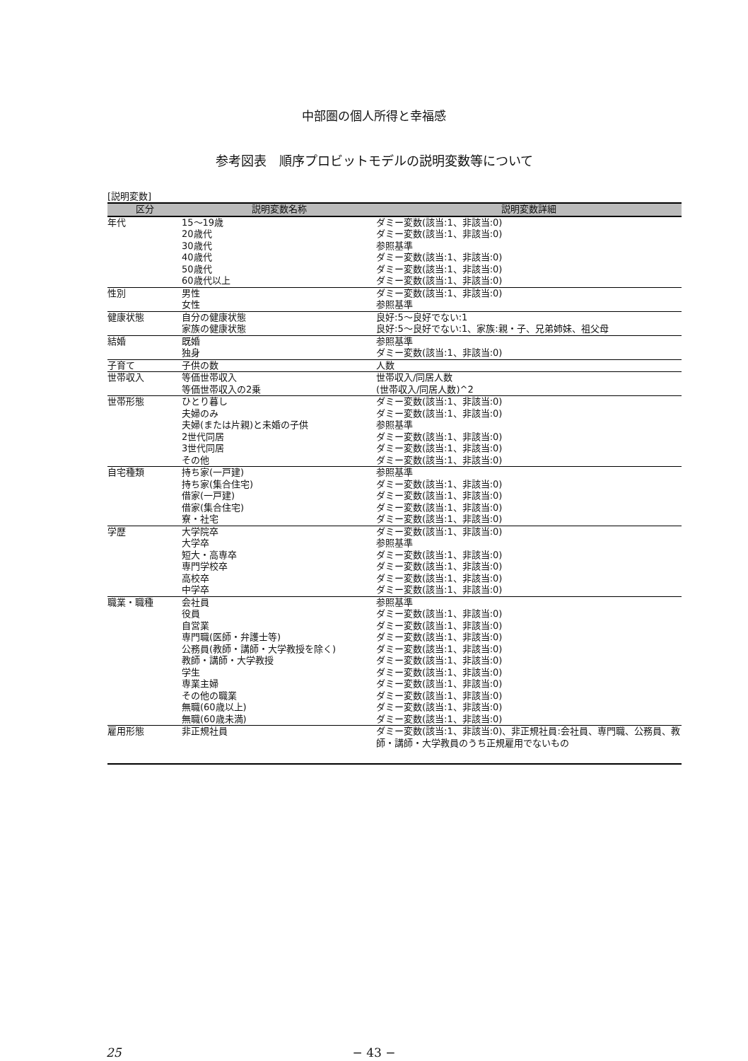中部圏の個人所得と幸福感
参考図表　順序プロビットモデルの説明変数等について
[説明変数]
| 区分 | 説明変数名称 | 説明変数詳細 |
| --- | --- | --- |
| 年代 | 15〜19歳 | ダミー変数(該当:1、非該当:0) |
| | 20歳代 | ダミー変数(該当:1、非該当:0) |
| | 30歳代 | 参照基準 |
| | 40歳代 | ダミー変数(該当:1、非該当:0) |
| | 50歳代 | ダミー変数(該当:1、非該当:0) |
| | 60歳代以上 | ダミー変数(該当:1、非該当:0) |
| 性別 | 男性 | ダミー変数(該当:1、非該当:0) |
| | 女性 | 参照基準 |
| 健康状態 | 自分の健康状態 | 良好:5〜良好でない:1 |
| | 家族の健康状態 | 良好:5〜良好でない:1、家族:親・子、兄弟姉妹、祖父母 |
| 結婚 | 既婚 | 参照基準 |
| | 独身 | ダミー変数(該当:1、非該当:0) |
| 子育て | 子供の数 | 人数 |
| 世帯収入 | 等価世帯収入 | 世帯収入/同居人数 |
| | 等価世帯収入の2乗 | (世帯収入/同居人数)^2 |
| 世帯形態 | ひとり暮し | ダミー変数(該当:1、非該当:0) |
| | 夫婦のみ | ダミー変数(該当:1、非該当:0) |
| | 夫婦(または片親)と未婚の子供 | 参照基準 |
| | 2世代同居 | ダミー変数(該当:1、非該当:0) |
| | 3世代同居 | ダミー変数(該当:1、非該当:0) |
| | その他 | ダミー変数(該当:1、非該当:0) |
| 自宅種類 | 持ち家(一戸建) | 参照基準 |
| | 持ち家(集合住宅) | ダミー変数(該当:1、非該当:0) |
| | 借家(一戸建) | ダミー変数(該当:1、非該当:0) |
| | 借家(集合住宅) | ダミー変数(該当:1、非該当:0) |
| | 寮・社宅 | ダミー変数(該当:1、非該当:0) |
| 学歴 | 大学院卒 | ダミー変数(該当:1、非該当:0) |
| | 大学卒 | 参照基準 |
| | 短大・高専卒 | ダミー変数(該当:1、非該当:0) |
| | 専門学校卒 | ダミー変数(該当:1、非該当:0) |
| | 高校卒 | ダミー変数(該当:1、非該当:0) |
| | 中学卒 | ダミー変数(該当:1、非該当:0) |
| 職業・職種 | 会社員 | 参照基準 |
| | 役員 | ダミー変数(該当:1、非該当:0) |
| | 自営業 | ダミー変数(該当:1、非該当:0) |
| | 専門職(医師・弁護士等) | ダミー変数(該当:1、非該当:0) |
| | 公務員(教師・講師・大学教授を除く) | ダミー変数(該当:1、非該当:0) |
| | 教師・講師・大学教授 | ダミー変数(該当:1、非該当:0) |
| | 学生 | ダミー変数(該当:1、非該当:0) |
| | 専業主婦 | ダミー変数(該当:1、非該当:0) |
| | その他の職業 | ダミー変数(該当:1、非該当:0) |
| | 無職(60歳以上) | ダミー変数(該当:1、非該当:0) |
| | 無職(60歳未満) | ダミー変数(該当:1、非該当:0) |
| 雇用形態 | 非正規社員 | ダミー変数(該当:1、非該当:0)、非正規社員:会社員、専門職、公務員、教師・講師・大学教員のうち正規雇用でないもの |
25 − 43 −